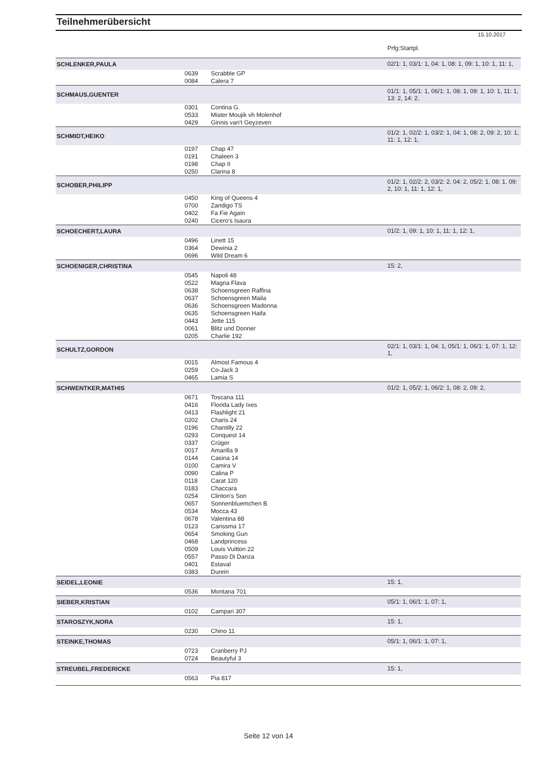Teilnehmerübersicht
15.10.2017
| | | | Prfg:Startpl. |
| SCHLENKER,PAULA | | | 02/1: 1, 03/1: 1, 04: 1, 08: 1, 09: 1, 10: 1, 11: 1, |
| | 0639 | Scrabble GP | |
| | 0084 | Calera 7 | |
| SCHMAUS,GUENTER | | | 01/1: 1, 05/1: 1, 06/1: 1, 08: 1, 09: 1, 10: 1, 11: 1, 13: 2, 14: 2, |
| | 0301 | Contina G. | |
| | 0533 | Mister Moujik vh Molenhof | |
| | 0429 | Ginnis van't Geyzeven | |
| SCHMIDT,HEIKO | | | 01/2: 1, 02/2: 1, 03/2: 1, 04: 1, 08: 2, 09: 2, 10: 1, 11: 1, 12: 1, |
| | 0197 | Chap 47 | |
| | 0191 | Chaleen 3 | |
| | 0198 | Chap II | |
| | 0250 | Clarina 8 | |
| SCHOBER,PHILIPP | | | 01/2: 1, 02/2: 2, 03/2: 2, 04: 2, 05/2: 1, 08: 1, 09: 2, 10: 1, 11: 1, 12: 1, |
| | 0450 | King of Queens 4 | |
| | 0700 | Zandigo TS | |
| | 0402 | Fa Fie Again | |
| | 0240 | Cicero's Isaura | |
| SCHOECHERT,LAURA | | | 01/2: 1, 09: 1, 10: 1, 11: 1, 12: 1, |
| | 0496 | Linett 15 | |
| | 0364 | Dewinia 2 | |
| | 0696 | Wild Dream 6 | |
| SCHOENIGER,CHRISTINA | | | 15: 2, |
| | 0545 | Napoli 48 | |
| | 0522 | Magna Flava | |
| | 0638 | Schoensgreen Raffina | |
| | 0637 | Schoensgreen Maila | |
| | 0636 | Schoensgreen Madonna | |
| | 0635 | Schoensgreen Haifa | |
| | 0443 | Jette 115 | |
| | 0061 | Blitz und Donner | |
| | 0205 | Charlie 192 | |
| SCHULTZ,GORDON | | | 02/1: 1, 03/1: 1, 04: 1, 05/1: 1, 06/1: 1, 07: 1, 12: 1, |
| | 0015 | Almost Famous 4 | |
| | 0259 | Co-Jack 3 | |
| | 0465 | Lamia S | |
| SCHWENTKER,MATHIS | | | 01/2: 1, 05/2: 1, 06/2: 1, 08: 2, 09: 2, |
| | 0671 | Toscana 111 | |
| | 0416 | Florida Lady Ixes | |
| | 0413 | Flashlight 21 | |
| | 0202 | Charis 24 | |
| | 0196 | Chantilly 22 | |
| | 0293 | Conquest 14 | |
| | 0337 | Crüger | |
| | 0017 | Amarilla 9 | |
| | 0144 | Casina 14 | |
| | 0100 | Camira V | |
| | 0090 | Calina P | |
| | 0118 | Carat 120 | |
| | 0183 | Chaccara | |
| | 0254 | Clinton's Son | |
| | 0657 | Sonnenbluemchen B | |
| | 0534 | Mocca 43 | |
| | 0678 | Valentina 88 | |
| | 0123 | Carissma 17 | |
| | 0654 | Smoking Gun | |
| | 0468 | Landprincess | |
| | 0509 | Louis Vuitton 22 | |
| | 0557 | Passo Di Danza | |
| | 0401 | Estaval | |
| | 0383 | Durein | |
| SEIDEL,LEONIE | | | 15: 1, |
| | 0536 | Montana 701 | |
| SIEBER,KRISTIAN | | | 05/1: 1, 06/1: 1, 07: 1, |
| | 0102 | Campari 307 | |
| STAROSZYK,NORA | | | 15: 1, |
| | 0230 | Chino 11 | |
| STEINKE,THOMAS | | | 05/1: 1, 06/1: 1, 07: 1, |
| | 0723 | Cranberry PJ | |
| | 0724 | Beautyful 3 | |
| STREUBEL,FREDERICKE | | | 15: 1, |
| | 0563 | Pia 817 | |
Seite 12 von 14